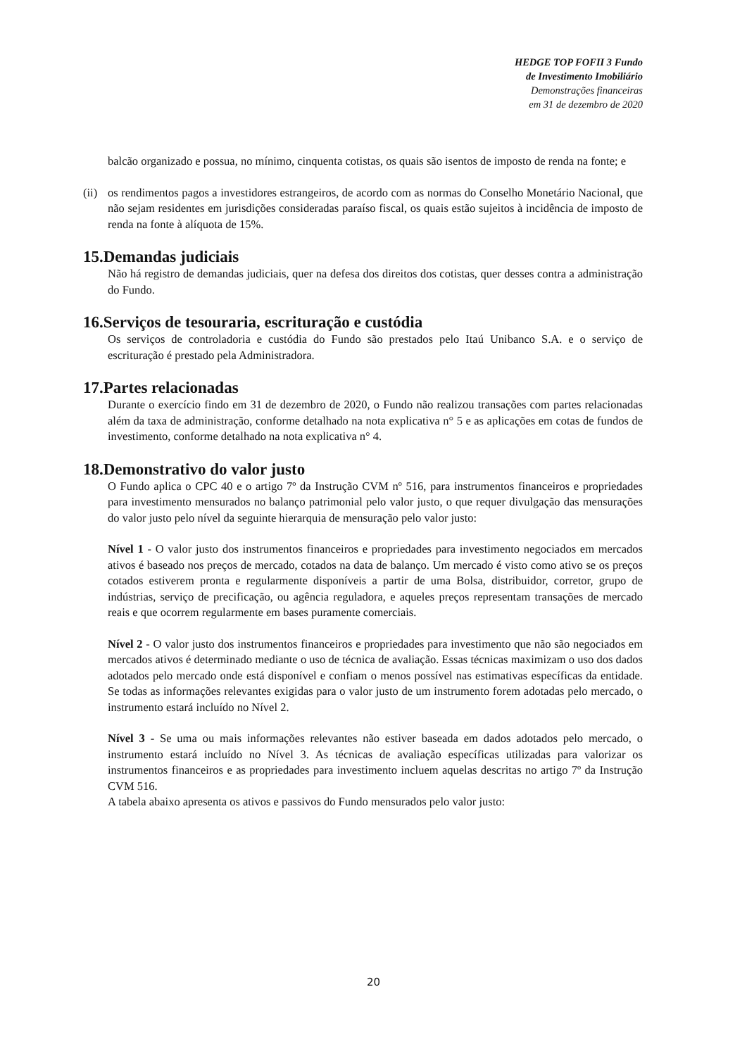HEDGE TOP FOFII 3 Fundo
de Investimento Imobiliário
Demonstrações financeiras
em 31 de dezembro de 2020
balcão organizado e possua, no mínimo, cinquenta cotistas, os quais são isentos de imposto de renda na fonte; e
(ii)
os rendimentos pagos a investidores estrangeiros, de acordo com as normas do Conselho Monetário Nacional, que não sejam residentes em jurisdições consideradas paraíso fiscal, os quais estão sujeitos à incidência de imposto de renda na fonte à alíquota de 15%.
15.Demandas judiciais
Não há registro de demandas judiciais, quer na defesa dos direitos dos cotistas, quer desses contra a administração do Fundo.
16.Serviços de tesouraria, escrituração e custódia
Os serviços de controladoria e custódia do Fundo são prestados pelo Itaú Unibanco S.A. e o serviço de escrituração é prestado pela Administradora.
17.Partes relacionadas
Durante o exercício findo em 31 de dezembro de 2020, o Fundo não realizou transações com partes relacionadas além da taxa de administração, conforme detalhado na nota explicativa n° 5 e as aplicações em cotas de fundos de investimento, conforme detalhado na nota explicativa n° 4.
18.Demonstrativo do valor justo
O Fundo aplica o CPC 40 e o artigo 7º da Instrução CVM nº 516, para instrumentos financeiros e propriedades para investimento mensurados no balanço patrimonial pelo valor justo, o que requer divulgação das mensurações do valor justo pelo nível da seguinte hierarquia de mensuração pelo valor justo:
Nível 1 - O valor justo dos instrumentos financeiros e propriedades para investimento negociados em mercados ativos é baseado nos preços de mercado, cotados na data de balanço. Um mercado é visto como ativo se os preços cotados estiverem pronta e regularmente disponíveis a partir de uma Bolsa, distribuidor, corretor, grupo de indústrias, serviço de precificação, ou agência reguladora, e aqueles preços representam transações de mercado reais e que ocorrem regularmente em bases puramente comerciais.
Nível 2 - O valor justo dos instrumentos financeiros e propriedades para investimento que não são negociados em mercados ativos é determinado mediante o uso de técnica de avaliação. Essas técnicas maximizam o uso dos dados adotados pelo mercado onde está disponível e confiam o menos possível nas estimativas específicas da entidade. Se todas as informações relevantes exigidas para o valor justo de um instrumento forem adotadas pelo mercado, o instrumento estará incluído no Nível 2.
Nível 3 - Se uma ou mais informações relevantes não estiver baseada em dados adotados pelo mercado, o instrumento estará incluído no Nível 3. As técnicas de avaliação específicas utilizadas para valorizar os instrumentos financeiros e as propriedades para investimento incluem aquelas descritas no artigo 7º da Instrução CVM 516.
A tabela abaixo apresenta os ativos e passivos do Fundo mensurados pelo valor justo:
20